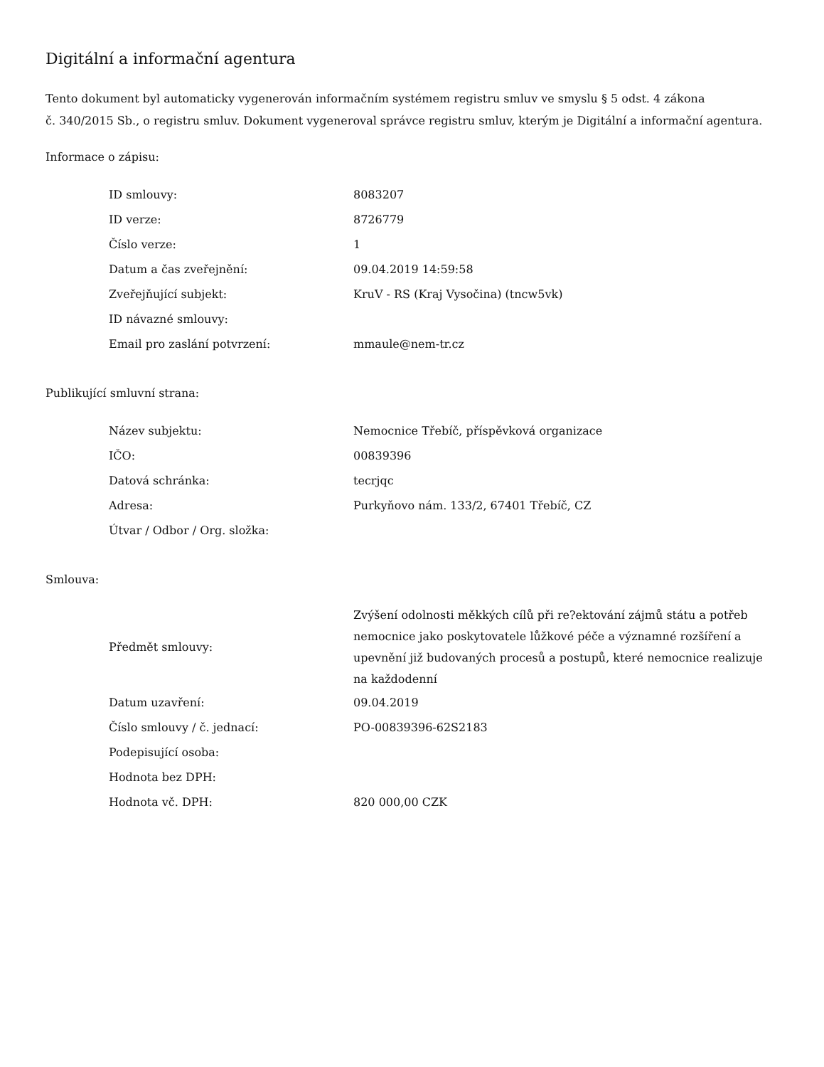Digitální a informační agentura
Tento dokument byl automaticky vygenerován informačním systémem registru smluv ve smyslu § 5 odst. 4 zákona
č. 340/2015 Sb., o registru smluv. Dokument vygeneroval správce registru smluv, kterým je Digitální a informační agentura.
Informace o zápisu:
| ID smlouvy: | 8083207 |
| ID verze: | 8726779 |
| Číslo verze: | 1 |
| Datum a čas zveřejnění: | 09.04.2019 14:59:58 |
| Zveřejňující subjekt: | KruV - RS (Kraj Vysočina) (tncw5vk) |
| ID návazné smlouvy: | |
| Email pro zaslání potvrzení: | mmaule@nem-tr.cz |
Publikující smluvní strana:
| Název subjektu: | Nemocnice Třebíč, příspěvková organizace |
| IČO: | 00839396 |
| Datová schránka: | tecrjqc |
| Adresa: | Purkyňovo nám. 133/2, 67401 Třebíč, CZ |
| Útvar / Odbor / Org. složka: | |
Smlouva:
| Předmět smlouvy: | Zvýšení odolnosti měkkých cílů při re?ektování zájmů státu a potřeb nemocnice jako poskytovatele lůžkové péče a významné rozšíření a upevnění již budovaných procesů a postupů, které nemocnice realizuje na každodenní |
| Datum uzavření: | 09.04.2019 |
| Číslo smlouvy / č. jednací: | PO-00839396-62S2183 |
| Podepisující osoba: | |
| Hodnota bez DPH: | |
| Hodnota vč. DPH: | 820 000,00 CZK |